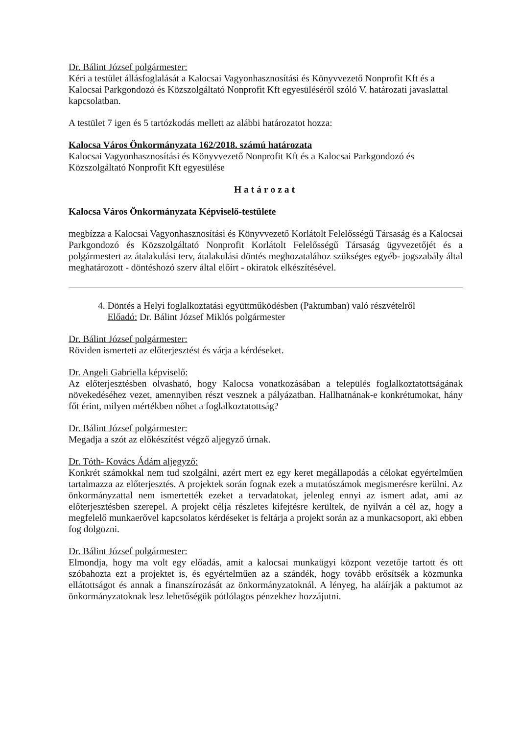Dr. Bálint József polgármester:
Kéri a testület állásfoglalását a Kalocsai Vagyonhasznosítási és Könyvvezető Nonprofit Kft és a Kalocsai Parkgondozó és Közszolgáltató Nonprofit Kft egyesüléséről szóló V. határozati javaslattal kapcsolatban.
A testület 7 igen és 5 tartózkodás mellett az alábbi határozatot hozza:
Kalocsa Város Önkormányzata 162/2018. számú határozata
Kalocsai Vagyonhasznosítási és Könyvvezető Nonprofit Kft és a Kalocsai Parkgondozó és Közszolgáltató Nonprofit Kft egyesülése
Határozat
Kalocsa Város Önkormányzata Képviselő-testülete
megbízza a Kalocsai Vagyonhasznosítási és Könyvvezető Korlátolt Felelősségű Társaság és a Kalocsai Parkgondozó és Közszolgáltató Nonprofit Korlátolt Felelősségű Társaság ügyvezetőjét és a polgármestert az átalakulási terv, átalakulási döntés meghozatalához szükséges egyéb- jogszabály által meghatározott - döntéshozó szerv által előírt - okiratok elkészítésével.
4. Döntés a Helyi foglalkoztatási együttműködésben (Paktumban) való részvételről
Előadó: Dr. Bálint József Miklós polgármester
Dr. Bálint József polgármester:
Röviden ismerteti az előterjesztést és várja a kérdéseket.
Dr. Angeli Gabriella képviselő:
Az előterjesztésben olvasható, hogy Kalocsa vonatkozásában a település foglalkoztatottságának növekedéséhez vezet, amennyiben részt vesznek a pályázatban. Hallhatnának-e konkrétumokat, hány főt érint, milyen mértékben nőhet a foglalkoztatottság?
Dr. Bálint József polgármester:
Megadja a szót az előkészítést végző aljegyző úrnak.
Dr. Tóth- Kovács Ádám aljegyző:
Konkrét számokkal nem tud szolgálni, azért mert ez egy keret megállapodás a célokat egyértelműen tartalmazza az előterjesztés. A projektek során fognak ezek a mutatószámok megismerésre kerülni. Az önkormányzattal nem ismertették ezeket a tervadatokat, jelenleg ennyi az ismert adat, ami az előterjesztésben szerepel. A projekt célja részletes kifejtésre kerültek, de nyilván a cél az, hogy a megfelelő munkaerővel kapcsolatos kérdéseket is feltárja a projekt során az a munkacsoport, aki ebben fog dolgozni.
Dr. Bálint József polgármester:
Elmondja, hogy ma volt egy előadás, amit a kalocsai munkaügyi központ vezetője tartott és ott szóbahozta ezt a projektet is, és egyértelműen az a szándék, hogy tovább erősítsék a közmunka ellátottságot és annak a finanszírozását az önkormányzatoknál. A lényeg, ha aláírják a paktumot az önkormányzatoknak lesz lehetőségük pótlólagos pénzekhez hozzájutni.